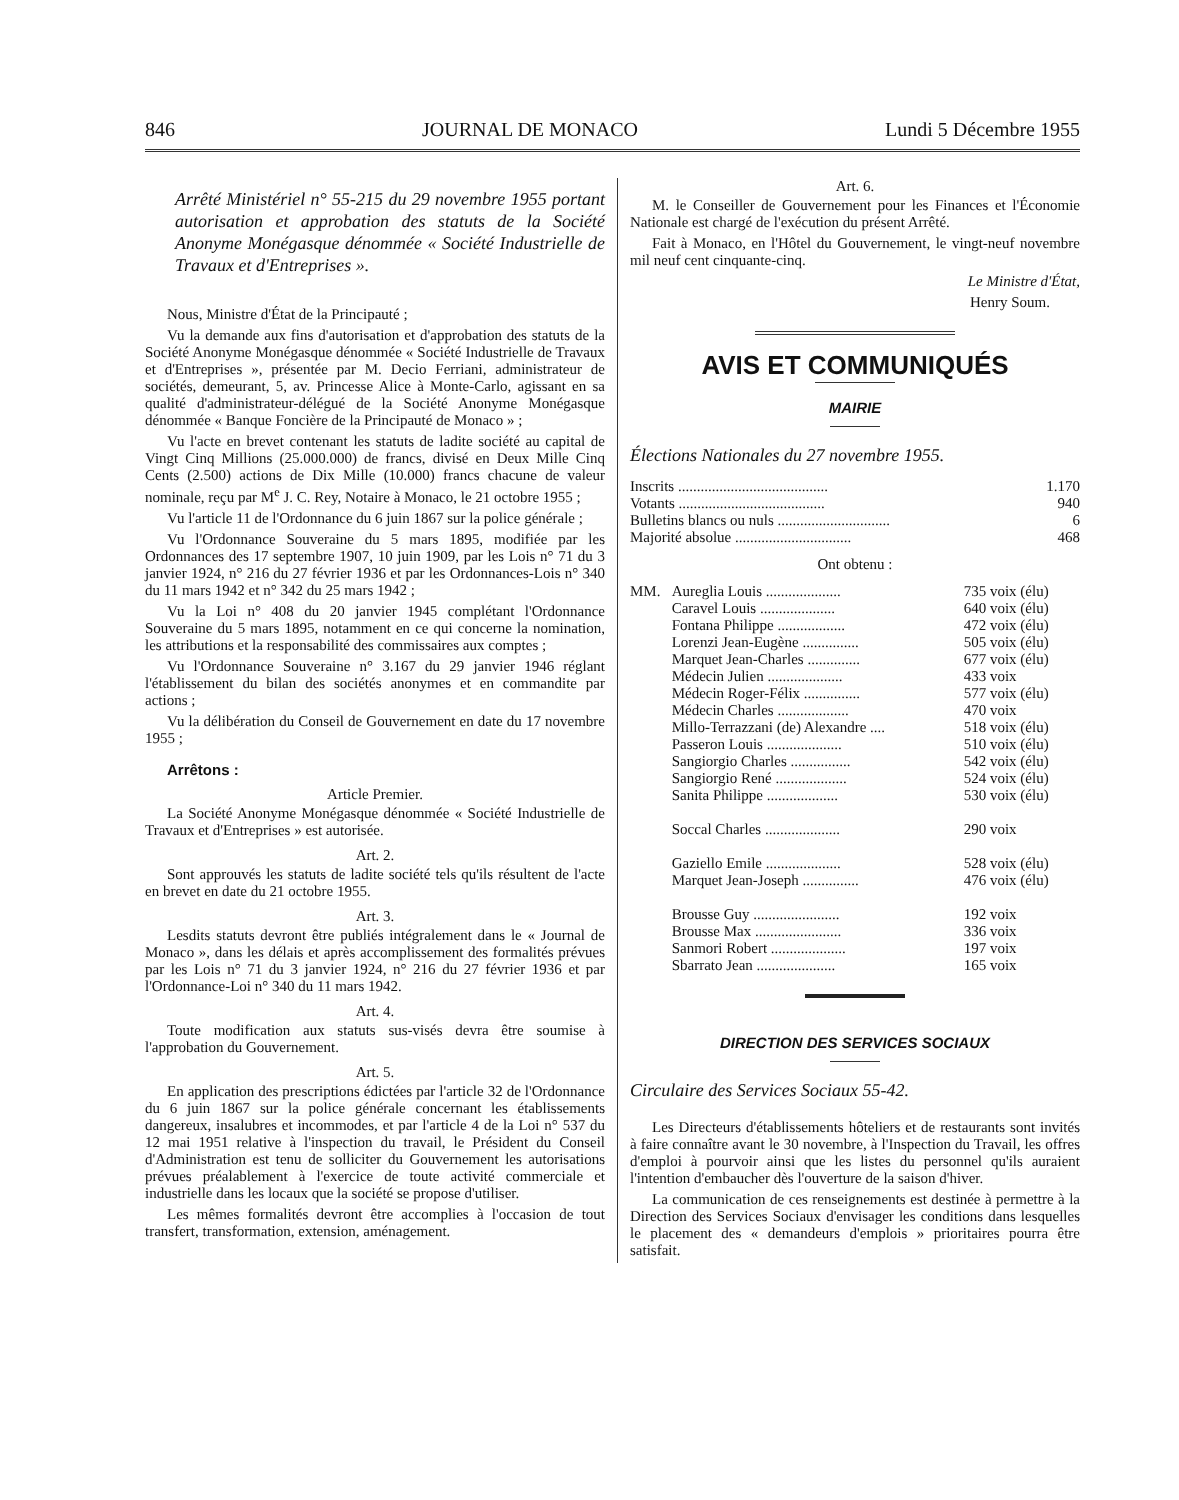846 JOURNAL DE MONACO Lundi 5 Décembre 1955
Arrêté Ministériel n° 55-215 du 29 novembre 1955 portant autorisation et approbation des statuts de la Société Anonyme Monégasque dénommée « Société Industrielle de Travaux et d'Entreprises ».
Nous, Ministre d'État de la Principauté ;
Vu la demande aux fins d'autorisation et d'approbation des statuts de la Société Anonyme Monégasque dénommée « Société Industrielle de Travaux et d'Entreprises », présentée par M. Decio Ferriani, administrateur de sociétés, demeurant, 5, av. Princesse Alice à Monte-Carlo, agissant en sa qualité d'administrateur-délégué de la Société Anonyme Monégasque dénommée « Banque Foncière de la Principauté de Monaco » ;
Vu l'acte en brevet contenant les statuts de ladite société au capital de Vingt Cinq Millions (25.000.000) de francs, divisé en Deux Mille Cinq Cents (2.500) actions de Dix Mille (10.000) francs chacune de valeur nominale, reçu par M<sup>e</sup> J. C. Rey, Notaire à Monaco, le 21 octobre 1955 ;
Vu l'article 11 de l'Ordonnance du 6 juin 1867 sur la police générale ;
Vu l'Ordonnance Souveraine du 5 mars 1895, modifiée par les Ordonnances des 17 septembre 1907, 10 juin 1909, par les Lois n° 71 du 3 janvier 1924, n° 216 du 27 février 1936 et par les Ordonnances-Lois n° 340 du 11 mars 1942 et n° 342 du 25 mars 1942 ;
Vu la Loi n° 408 du 20 janvier 1945 complétant l'Ordonnance Souveraine du 5 mars 1895, notamment en ce qui concerne la nomination, les attributions et la responsabilité des commissaires aux comptes ;
Vu l'Ordonnance Souveraine n° 3.167 du 29 janvier 1946 réglant l'établissement du bilan des sociétés anonymes et en commandite par actions ;
Vu la délibération du Conseil de Gouvernement en date du 17 novembre 1955 ;
Arrêtons :
Article Premier.
La Société Anonyme Monégasque dénommée « Société Industrielle de Travaux et d'Entreprises » est autorisée.
Art. 2.
Sont approuvés les statuts de ladite société tels qu'ils résultent de l'acte en brevet en date du 21 octobre 1955.
Art. 3.
Lesdits statuts devront être publiés intégralement dans le « Journal de Monaco », dans les délais et après accomplissement des formalités prévues par les Lois n° 71 du 3 janvier 1924, n° 216 du 27 février 1936 et par l'Ordonnance-Loi n° 340 du 11 mars 1942.
Art. 4.
Toute modification aux statuts sus-visés devra être soumise à l'approbation du Gouvernement.
Art. 5.
En application des prescriptions édictées par l'article 32 de l'Ordonnance du 6 juin 1867 sur la police générale concernant les établissements dangereux, insalubres et incommodes, et par l'article 4 de la Loi n° 537 du 12 mai 1951 relative à l'inspection du travail, le Président du Conseil d'Administration est tenu de solliciter du Gouvernement les autorisations prévues préalablement à l'exercice de toute activité commerciale et industrielle dans les locaux que la société se propose d'utiliser.
Les mêmes formalités devront être accomplies à l'occasion de tout transfert, transformation, extension, aménagement.
Art. 6.
M. le Conseiller de Gouvernement pour les Finances et l'Économie Nationale est chargé de l'exécution du présent Arrêté.
Fait à Monaco, en l'Hôtel du Gouvernement, le vingt-neuf novembre mil neuf cent cinquante-cinq.
Le Ministre d'État,
Henry Soum.
AVIS ET COMMUNIQUÉS
MAIRIE
Élections Nationales du 27 novembre 1955.
| Inscrits ........................................ | 1.170 |
| Votants ....................................... | 940 |
| Bulletins blancs ou nuls .............................. | 6 |
| Majorité absolue ............................... | 468 |
Ont obtenu :
| MM. | Aureglia Louis .................... | 735 voix (élu) |
| | Caravel Louis .................... | 640 voix (élu) |
| | Fontana Philippe .................. | 472 voix (élu) |
| | Lorenzi Jean-Eugène ............... | 505 voix (élu) |
| | Marquet Jean-Charles .............. | 677 voix (élu) |
| | Médecin Julien .................... | 433 voix |
| | Médecin Roger-Félix ............... | 577 voix (élu) |
| | Médecin Charles ................... | 470 voix |
| | Millo-Terrazzani (de) Alexandre .... | 518 voix (élu) |
| | Passeron Louis .................... | 510 voix (élu) |
| | Sangiorgio Charles ................ | 542 voix (élu) |
| | Sangiorgio René ................... | 524 voix (élu) |
| | Sanita Philippe ................... | 530 voix (élu) |
| | Soccal Charles .................... | 290 voix |
| | Gaziello Emile .................... | 528 voix (élu) |
| | Marquet Jean-Joseph ............... | 476 voix (élu) |
| | Brousse Guy ....................... | 192 voix |
| | Brousse Max ....................... | 336 voix |
| | Sanmori Robert .................... | 197 voix |
| | Sbarrato Jean ..................... | 165 voix |
DIRECTION DES SERVICES SOCIAUX
Circulaire des Services Sociaux 55-42.
Les Directeurs d'établissements hôteliers et de restaurants sont invités à faire connaître avant le 30 novembre, à l'Inspection du Travail, les offres d'emploi à pourvoir ainsi que les listes du personnel qu'ils auraient l'intention d'embaucher dès l'ouverture de la saison d'hiver.
La communication de ces renseignements est destinée à permettre à la Direction des Services Sociaux d'envisager les conditions dans lesquelles le placement des « demandeurs d'emplois » prioritaires pourra être satisfait.